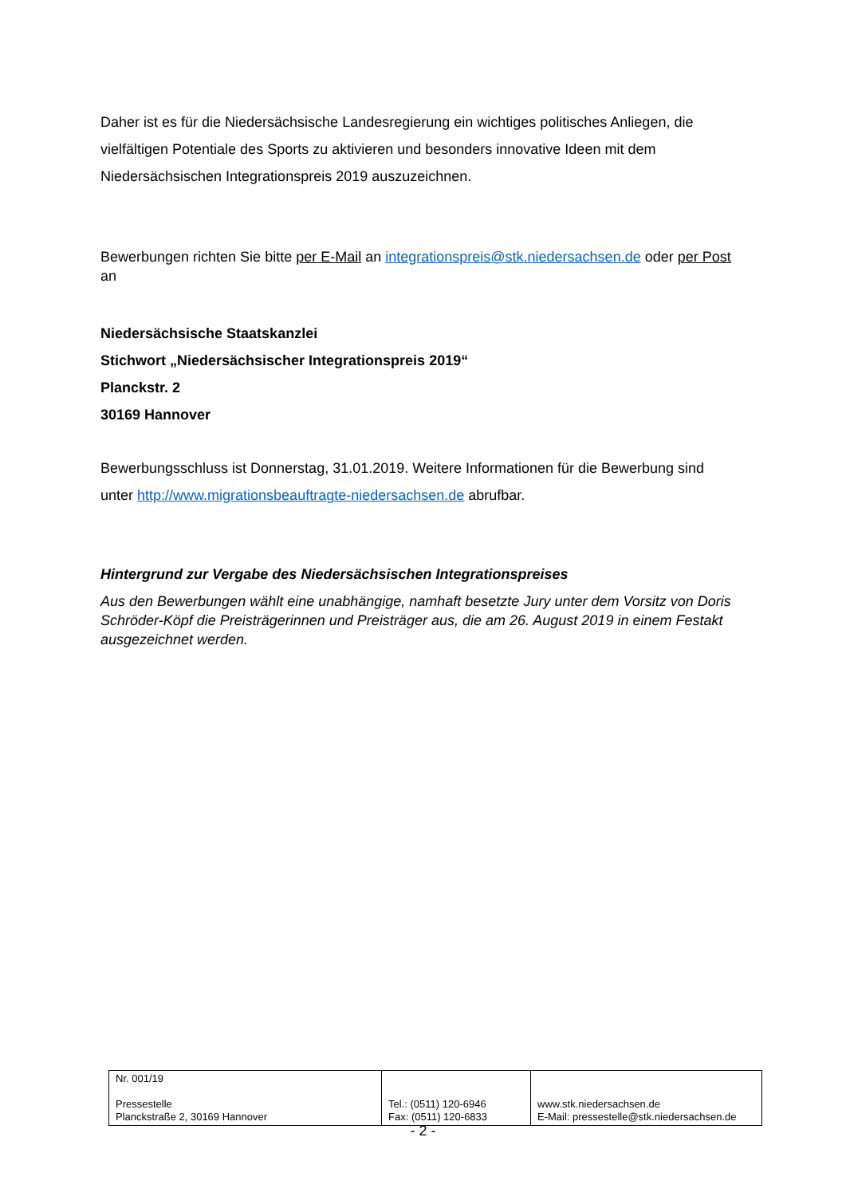Daher ist es für die Niedersächsische Landesregierung ein wichtiges politisches Anliegen, die vielfältigen Potentiale des Sports zu aktivieren und besonders innovative Ideen mit dem Niedersächsischen Integrationspreis 2019 auszuzeichnen.
Bewerbungen richten Sie bitte per E-Mail an integrationspreis@stk.niedersachsen.de oder per Post an
Niedersächsische Staatskanzlei
Stichwort „Niedersächsischer Integrationspreis 2019“
Planckstr. 2
30169 Hannover
Bewerbungsschluss ist Donnerstag, 31.01.2019. Weitere Informationen für die Bewerbung sind unter http://www.migrationsbeauftragte-niedersachsen.de abrufbar.
Hintergrund zur Vergabe des Niedersächsischen Integrationspreises
Aus den Bewerbungen wählt eine unabhängige, namhaft besetzte Jury unter dem Vorsitz von Doris Schröder-Köpf die Preisträgerinnen und Preisträger aus, die am 26. August 2019 in einem Festakt ausgezeichnet werden.
| Nr. 001/19 Pressestelle Planckstraße 2, 30169 Hannover | Tel.: (0511) 120-6946 Fax: (0511) 120-6833 | www.stk.niedersachsen.de E-Mail: pressestelle@stk.niedersachsen.de |
- 2 -